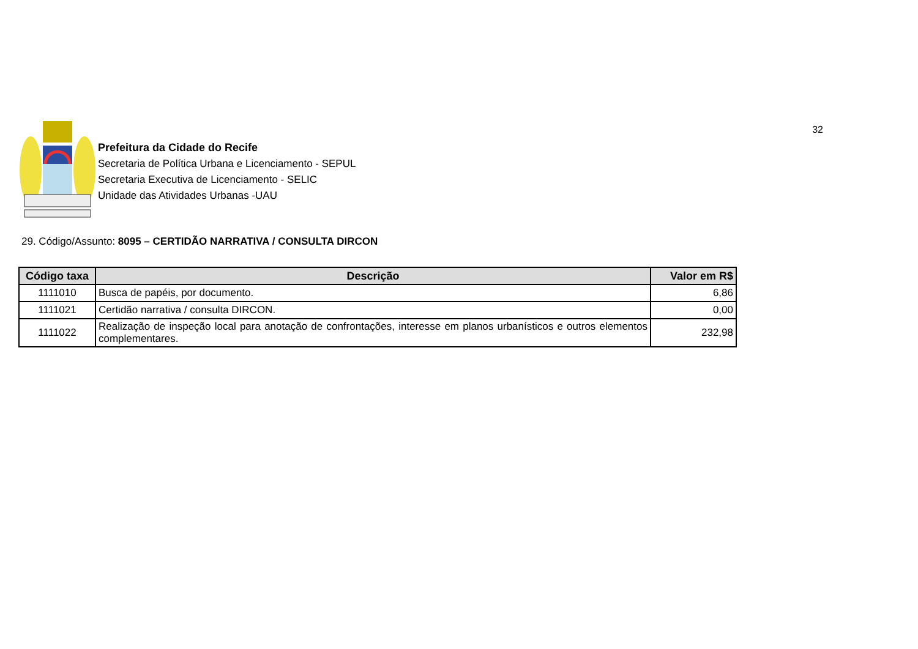32
Prefeitura da Cidade do Recife
Secretaria de Política Urbana e Licenciamento - SEPUL
Secretaria Executiva de Licenciamento - SELIC
Unidade das Atividades Urbanas -UAU
29. Código/Assunto: 8095 – CERTIDÃO NARRATIVA / CONSULTA DIRCON
| Código taxa | Descrição | Valor em R$ |
| --- | --- | --- |
| 1111010 | Busca de papéis, por documento. | 6,86 |
| 1111021 | Certidão narrativa / consulta DIRCON. | 0,00 |
| 1111022 | Realização de inspeção local para anotação de confrontações, interesse em planos urbanísticos e outros elementos complementares. | 232,98 |